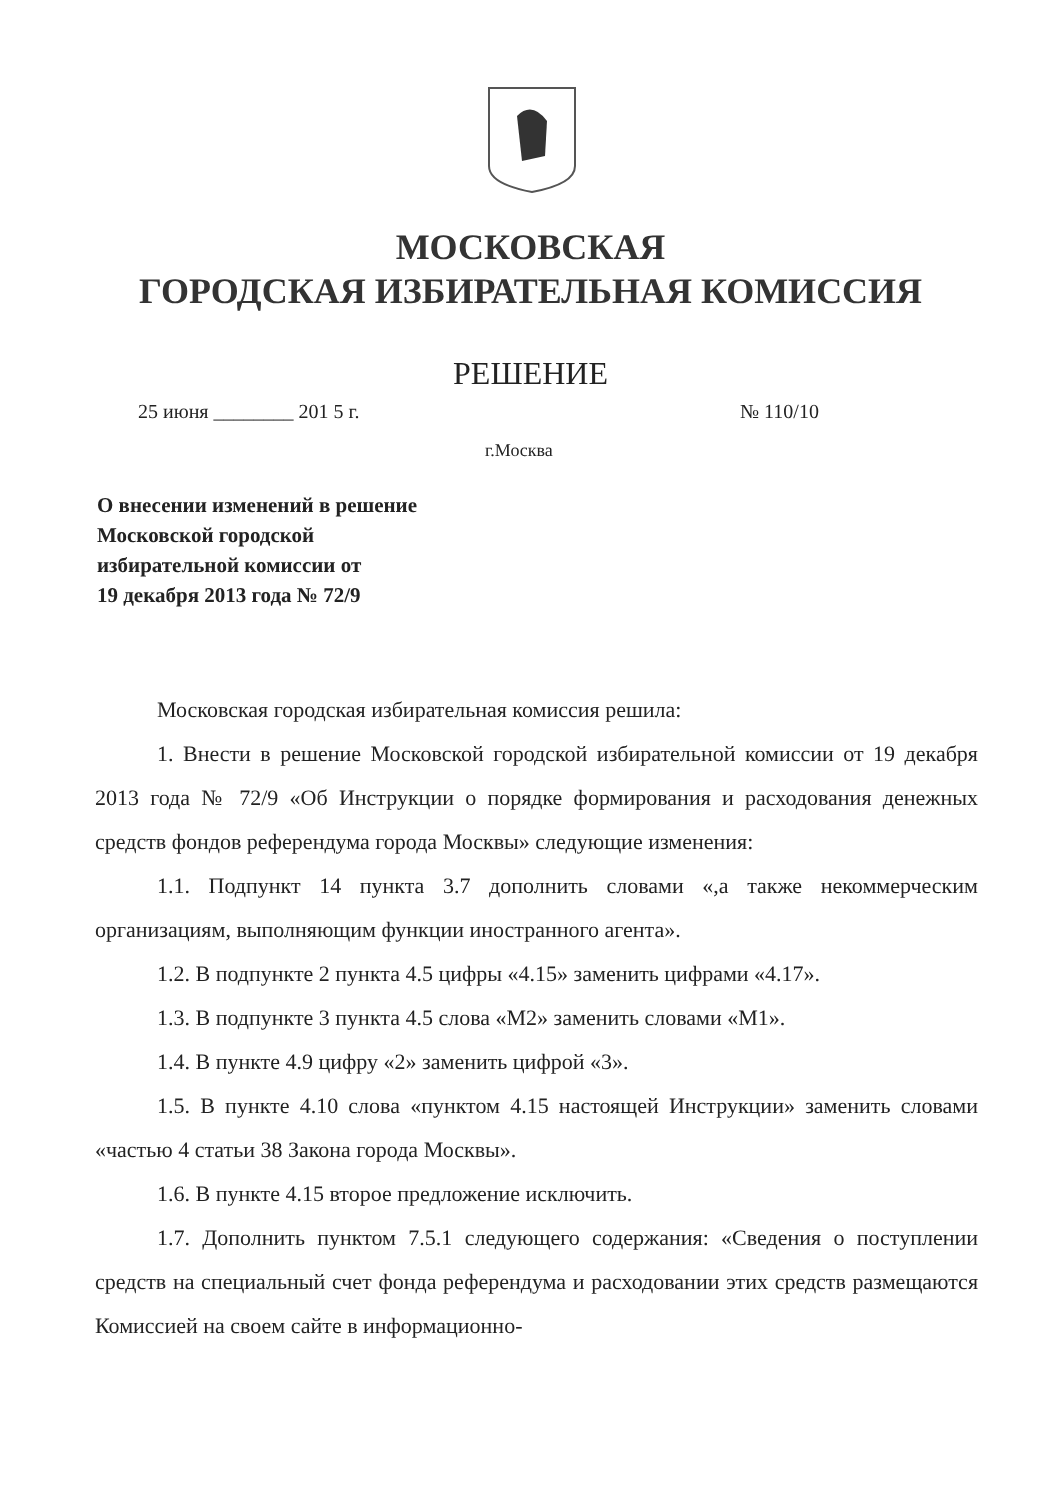МОСКОВСКАЯ
ГОРОДСКАЯ ИЗБИРАТЕЛЬНАЯ КОМИССИЯ
РЕШЕНИЕ
25 июня ________ 201 5 г. № 110/10
г.Москва
О внесении изменений в решение
Московской городской
избирательной комиссии от
19 декабря 2013 года № 72/9
Московская городская избирательная комиссия решила:
1. Внести в решение Московской городской избирательной комиссии от 19 декабря 2013 года № 72/9 «Об Инструкции о порядке формирования и расходования денежных средств фондов референдума города Москвы» следующие изменения:
1.1. Подпункт 14 пункта 3.7 дополнить словами «,а также некоммерческим организациям, выполняющим функции иностранного агента».
1.2. В подпункте 2 пункта 4.5 цифры «4.15» заменить цифрами «4.17».
1.3. В подпункте 3 пункта 4.5 слова «М2» заменить словами «М1».
1.4. В пункте 4.9 цифру «2» заменить цифрой «3».
1.5. В пункте 4.10 слова «пунктом 4.15 настоящей Инструкции» заменить словами «частью 4 статьи 38 Закона города Москвы».
1.6. В пункте 4.15 второе предложение исключить.
1.7. Дополнить пунктом 7.5.1 следующего содержания: «Сведения о поступлении средств на специальный счет фонда референдума и расходовании этих средств размещаются Комиссией на своем сайте в информационно-